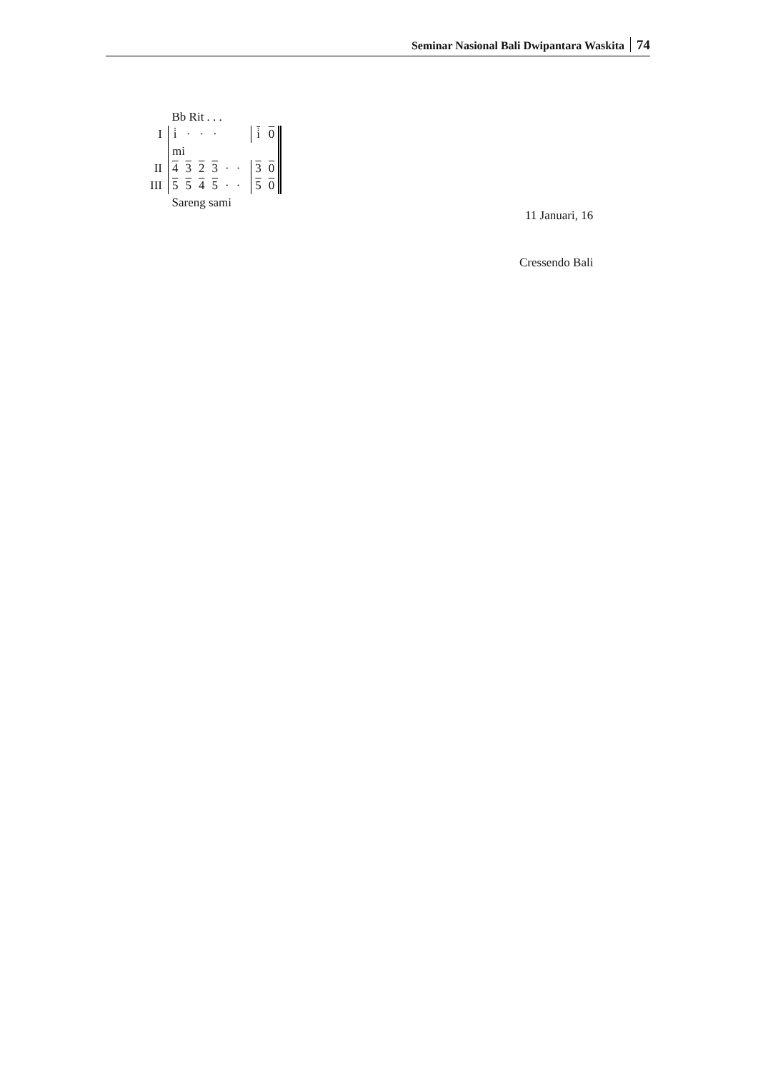Seminar Nasional Bali Dwipantara Waskita 74
| | Bb Rit . . . | | | | | | | | | |
| I | i̇ | · | · | · | | | | i̇ | 0 | |
| | mi | | | | | | | | | |
| II | 4 | 3 | 2 | 3 | · | · | | 3 | 0 | |
| III | 5 | 5 | 4 | 5 | · | · | | 5 | 0 | |
| | Sareng sami | | | | | | | | | |
11 Januari, 16
Cressendo Bali